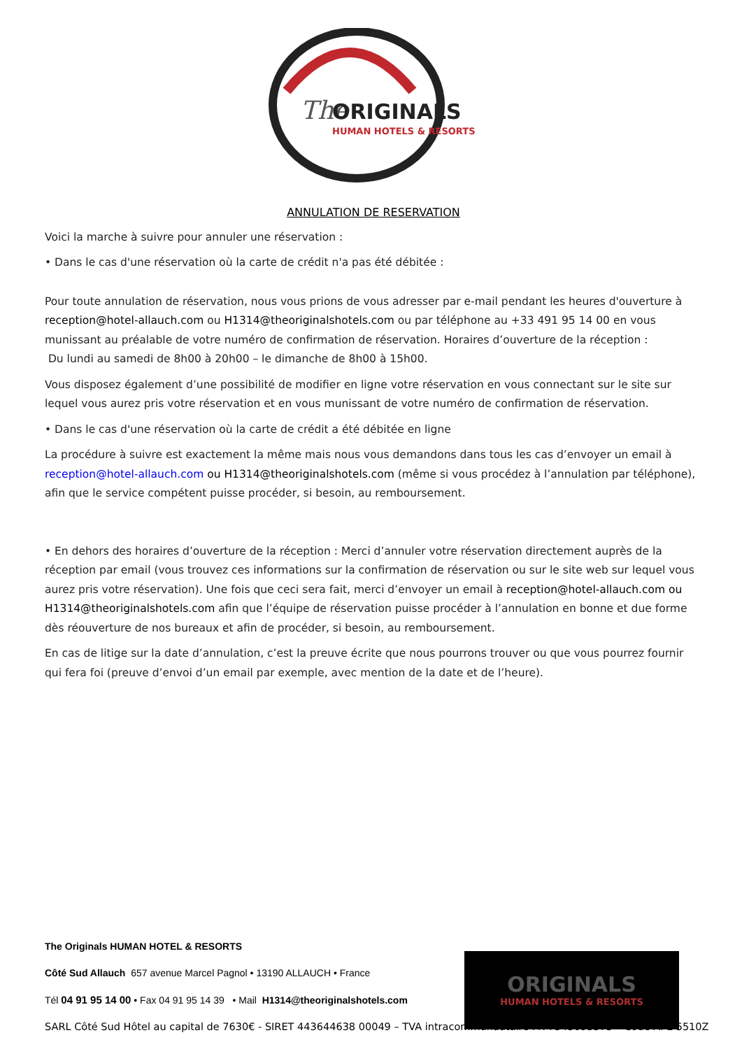The
ORIGINALS
HUMAN HOTELS & RESORTS
ANNULATION DE RESERVATION
Voici la marche à suivre pour annuler une réservation :
• Dans le cas d'une réservation où la carte de crédit n'a pas été débitée :
Pour toute annulation de réservation, nous vous prions de vous adresser par e-mail pendant les heures d'ouverture à reception@hotel-allauch.com ou H1314@theoriginalshotels.com ou par téléphone au +33 491 95 14 00 en vous munissant au préalable de votre numéro de confirmation de réservation. Horaires d’ouverture de la réception :
Du lundi au samedi de 8h00 à 20h00 – le dimanche de 8h00 à 15h00.
Vous disposez également d’une possibilité de modifier en ligne votre réservation en vous connectant sur le site sur lequel vous aurez pris votre réservation et en vous munissant de votre numéro de confirmation de réservation.
• Dans le cas d'une réservation où la carte de crédit a été débitée en ligne
La procédure à suivre est exactement la même mais nous vous demandons dans tous les cas d’envoyer un email à reception@hotel-allauch.com ou H1314@theoriginalshotels.com (même si vous procédez à l’annulation par téléphone), afin que le service compétent puisse procéder, si besoin, au remboursement.
• En dehors des horaires d’ouverture de la réception : Merci d’annuler votre réservation directement auprès de la réception par email (vous trouvez ces informations sur la confirmation de réservation ou sur le site web sur lequel vous aurez pris votre réservation). Une fois que ceci sera fait, merci d’envoyer un email à reception@hotel-allauch.com ou H1314@theoriginalshotels.com afin que l’équipe de réservation puisse procéder à l’annulation en bonne et due forme dès réouverture de nos bureaux et afin de procéder, si besoin, au remboursement.
En cas de litige sur la date d’annulation, c’est la preuve écrite que nous pourrons trouver ou que vous pourrez fournir qui fera foi (preuve d’envoi d’un email par exemple, avec mention de la date et de l’heure).
ORIGINALS
HUMAN HOTELS & RESORTS
The Originals HUMAN HOTEL & RESORTS
Côté Sud Allauch 657 avenue Marcel Pagnol • 13190 ALLAUCH • France
Tél 04 91 95 14 00 • Fax 04 91 95 14 39 • Mail H1314@theoriginalshotels.com
SARL Côté Sud Hôtel au capital de 7630€ - SIRET 443644638 00049 – TVA intracommunautaire FR 7545093373 – Code APE 5510Z